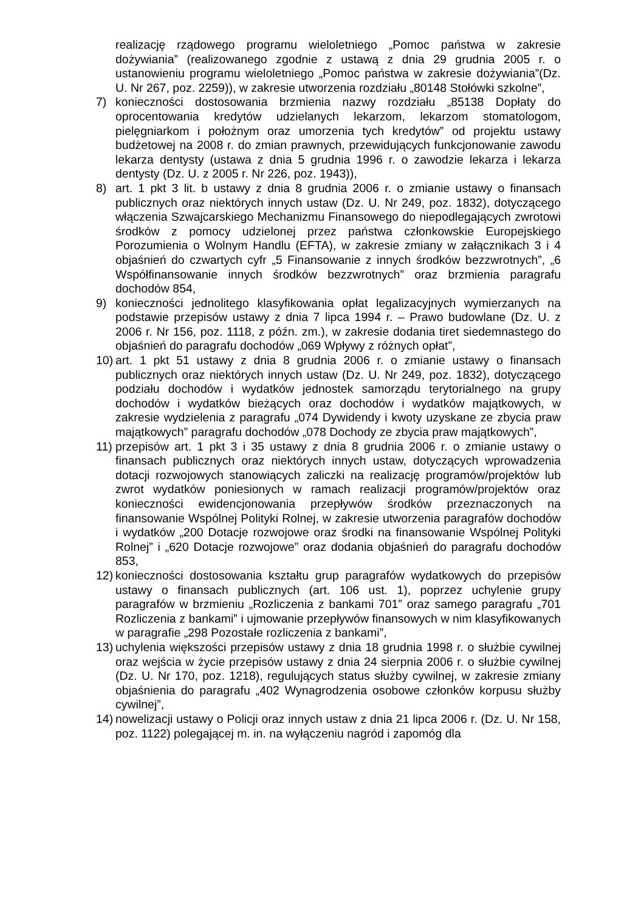realizację rządowego programu wieloletniego „Pomoc państwa w zakresie dożywiania” (realizowanego zgodnie z ustawą z dnia 29 grudnia 2005 r. o ustanowieniu programu wieloletniego „Pomoc państwa w zakresie dożywiania”(Dz. U. Nr 267, poz. 2259)), w zakresie utworzenia rozdziału „80148 Stołówki szkolne”,
7) konieczności dostosowania brzmienia nazwy rozdziału „85138 Dopłaty do oprocentowania kredytów udzielanych lekarzom, lekarzom stomatologom, pielęgniarkom i położnym oraz umorzenia tych kredytów” od projektu ustawy budżetowej na 2008 r. do zmian prawnych, przewidujących funkcjonowanie zawodu lekarza dentysty (ustawa z dnia 5 grudnia 1996 r. o zawodzie lekarza i lekarza dentysty (Dz. U. z 2005 r. Nr 226, poz. 1943)),
8) art. 1 pkt 3 lit. b ustawy z dnia 8 grudnia 2006 r. o zmianie ustawy o finansach publicznych oraz niektórych innych ustaw (Dz. U. Nr 249, poz. 1832), dotyczącego włączenia Szwajcarskiego Mechanizmu Finansowego do niepodlegających zwrotowi środków z pomocy udzielonej przez państwa członkowskie Europejskiego Porozumienia o Wolnym Handlu (EFTA), w zakresie zmiany w załącznikach 3 i 4 objaśnień do czwartych cyfr „5 Finansowanie z innych środków bezzwrotnych”, „6 Współfinansowanie innych środków bezzwrotnych” oraz brzmienia paragrafu dochodów 854,
9) konieczności jednolitego klasyfikowania opłat legalizacyjnych wymierzanych na podstawie przepisów ustawy z dnia 7 lipca 1994 r. – Prawo budowlane (Dz. U. z 2006 r. Nr 156, poz. 1118, z późn. zm.), w zakresie dodania tiret siedemnastego do objaśnień do paragrafu dochodów „069 Wpływy z różnych opłat”,
10)
art. 1 pkt 51 ustawy z dnia 8 grudnia 2006 r. o zmianie ustawy o finansach publicznych oraz niektórych innych ustaw (Dz. U. Nr 249, poz. 1832), dotyczącego podziału dochodów i wydatków jednostek samorządu terytorialnego na grupy dochodów i wydatków bieżących oraz dochodów i wydatków majątkowych, w zakresie wydzielenia z paragrafu „074 Dywidendy i kwoty uzyskane ze zbycia praw majątkowych” paragrafu dochodów „078 Dochody ze zbycia praw majątkowych”,
11)
przepisów art. 1 pkt 3 i 35 ustawy z dnia 8 grudnia 2006 r. o zmianie ustawy o finansach publicznych oraz niektórych innych ustaw, dotyczących wprowadzenia dotacji rozwojowych stanowiących zaliczki na realizację programów/projektów lub zwrot wydatków poniesionych w ramach realizacji programów/projektów oraz konieczności ewidencjonowania przepływów środków przeznaczonych na finansowanie Wspólnej Polityki Rolnej, w zakresie utworzenia paragrafów dochodów i wydatków „200 Dotacje rozwojowe oraz środki na finansowanie Wspólnej Polityki Rolnej” i „620 Dotacje rozwojowe” oraz dodania objaśnień do paragrafu dochodów 853,
12)
konieczności dostosowania kształtu grup paragrafów wydatkowych do przepisów ustawy o finansach publicznych (art. 106 ust. 1), poprzez uchylenie grupy paragrafów w brzmieniu „Rozliczenia z bankami 701” oraz samego paragrafu „701 Rozliczenia z bankami” i ujmowanie przepływów finansowych w nim klasyfikowanych w paragrafie „298 Pozostałe rozliczenia z bankami”,
13)
uchylenia większości przepisów ustawy z dnia 18 grudnia 1998 r. o służbie cywilnej oraz wejścia w życie przepisów ustawy z dnia 24 sierpnia 2006 r. o służbie cywilnej (Dz. U. Nr 170, poz. 1218), regulujących status służby cywilnej, w zakresie zmiany objaśnienia do paragrafu „402 Wynagrodzenia osobowe członków korpusu służby cywilnej”,
14)
nowelizacji ustawy o Policji oraz innych ustaw z dnia 21 lipca 2006 r. (Dz. U. Nr 158, poz. 1122) polegającej m. in. na wyłączeniu nagród i zapomóg dla